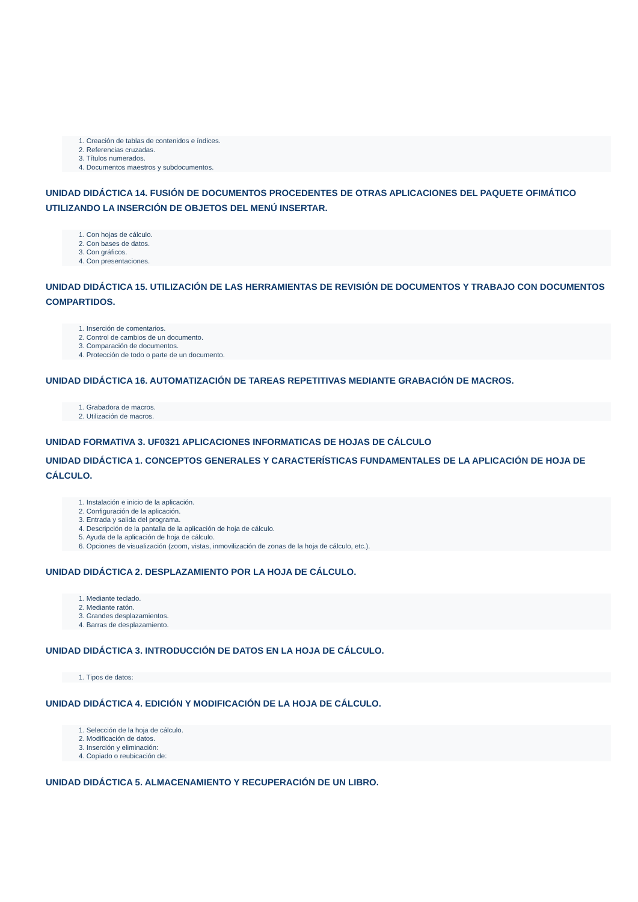1. Creación de tablas de contenidos e índices.
2. Referencias cruzadas.
3. Títulos numerados.
4. Documentos maestros y subdocumentos.
UNIDAD DIDÁCTICA 14. FUSIÓN DE DOCUMENTOS PROCEDENTES DE OTRAS APLICACIONES DEL PAQUETE OFIMÁTICO UTILIZANDO LA INSERCIÓN DE OBJETOS DEL MENÚ INSERTAR.
1. Con hojas de cálculo.
2. Con bases de datos.
3. Con gráficos.
4. Con presentaciones.
UNIDAD DIDÁCTICA 15. UTILIZACIÓN DE LAS HERRAMIENTAS DE REVISIÓN DE DOCUMENTOS Y TRABAJO CON DOCUMENTOS COMPARTIDOS.
1. Inserción de comentarios.
2. Control de cambios de un documento.
3. Comparación de documentos.
4. Protección de todo o parte de un documento.
UNIDAD DIDÁCTICA 16. AUTOMATIZACIÓN DE TAREAS REPETITIVAS MEDIANTE GRABACIÓN DE MACROS.
1. Grabadora de macros.
2. Utilización de macros.
UNIDAD FORMATIVA 3. UF0321 APLICACIONES INFORMATICAS DE HOJAS DE CÁLCULO
UNIDAD DIDÁCTICA 1. CONCEPTOS GENERALES Y CARACTERÍSTICAS FUNDAMENTALES DE LA APLICACIÓN DE HOJA DE CÁLCULO.
1. Instalación e inicio de la aplicación.
2. Configuración de la aplicación.
3. Entrada y salida del programa.
4. Descripción de la pantalla de la aplicación de hoja de cálculo.
5. Ayuda de la aplicación de hoja de cálculo.
6. Opciones de visualización (zoom, vistas, inmovilización de zonas de la hoja de cálculo, etc.).
UNIDAD DIDÁCTICA 2. DESPLAZAMIENTO POR LA HOJA DE CÁLCULO.
1. Mediante teclado.
2. Mediante ratón.
3. Grandes desplazamientos.
4. Barras de desplazamiento.
UNIDAD DIDÁCTICA 3. INTRODUCCIÓN DE DATOS EN LA HOJA DE CÁLCULO.
1. Tipos de datos:
UNIDAD DIDÁCTICA 4. EDICIÓN Y MODIFICACIÓN DE LA HOJA DE CÁLCULO.
1. Selección de la hoja de cálculo.
2. Modificación de datos.
3. Inserción y eliminación:
4. Copiado o reubicación de:
UNIDAD DIDÁCTICA 5. ALMACENAMIENTO Y RECUPERACIÓN DE UN LIBRO.